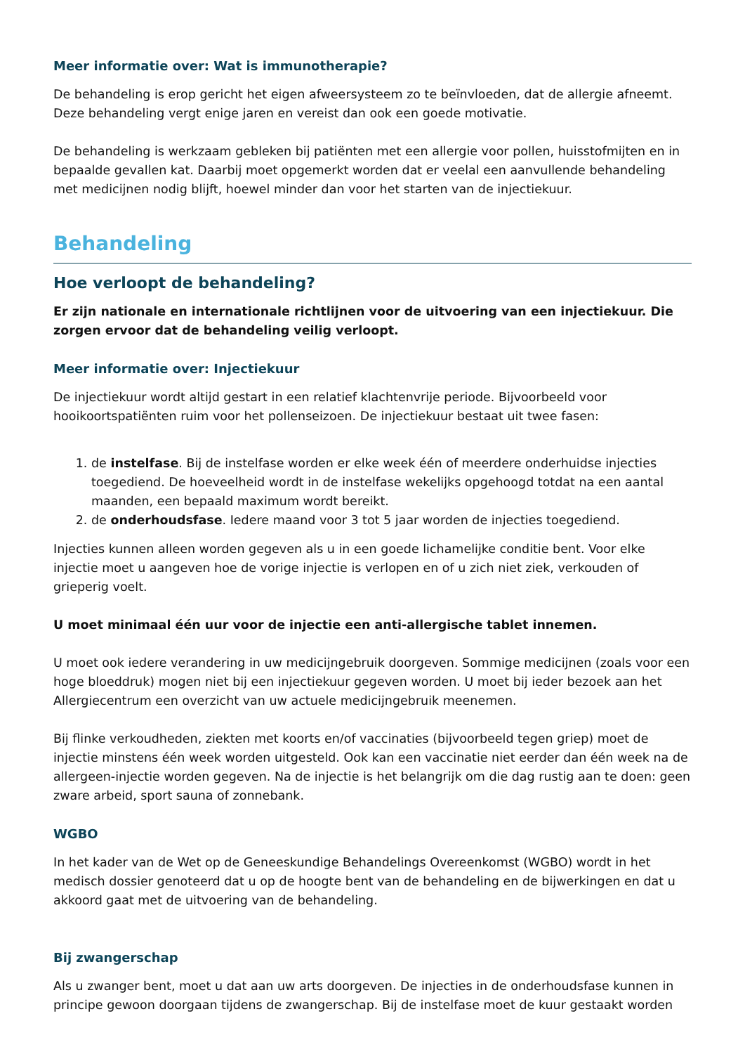Meer informatie over: Wat is immunotherapie?
De behandeling is erop gericht het eigen afweersysteem zo te beïnvloeden, dat de allergie afneemt. Deze behandeling vergt enige jaren en vereist dan ook een goede motivatie.
De behandeling is werkzaam gebleken bij patiënten met een allergie voor pollen, huisstofmijten en in bepaalde gevallen kat. Daarbij moet opgemerkt worden dat er veelal een aanvullende behandeling met medicijnen nodig blijft, hoewel minder dan voor het starten van de injectiekuur.
Behandeling
Hoe verloopt de behandeling?
Er zijn nationale en internationale richtlijnen voor de uitvoering van een injectiekuur. Die zorgen ervoor dat de behandeling veilig verloopt.
Meer informatie over: Injectiekuur
De injectiekuur wordt altijd gestart in een relatief klachtenvrije periode. Bijvoorbeeld voor hooikoortspatiënten ruim voor het pollenseizoen. De injectiekuur bestaat uit twee fasen:
1. de instelfase. Bij de instelfase worden er elke week één of meerdere onderhuidse injecties toegediend. De hoeveelheid wordt in de instelfase wekelijks opgehoogd totdat na een aantal maanden, een bepaald maximum wordt bereikt.
2. de onderhoudsfase. Iedere maand voor 3 tot 5 jaar worden de injecties toegediend.
Injecties kunnen alleen worden gegeven als u in een goede lichamelijke conditie bent. Voor elke injectie moet u aangeven hoe de vorige injectie is verlopen en of u zich niet ziek, verkouden of grieperig voelt.
U moet minimaal één uur voor de injectie een anti-allergische tablet innemen.
U moet ook iedere verandering in uw medicijngebruik doorgeven. Sommige medicijnen (zoals voor een hoge bloeddruk) mogen niet bij een injectiekuur gegeven worden. U moet bij ieder bezoek aan het Allergiecentrum een overzicht van uw actuele medicijngebruik meenemen.
Bij flinke verkoudheden, ziekten met koorts en/of vaccinaties (bijvoorbeeld tegen griep) moet de injectie minstens één week worden uitgesteld. Ook kan een vaccinatie niet eerder dan één week na de allergeen-injectie worden gegeven. Na de injectie is het belangrijk om die dag rustig aan te doen: geen zware arbeid, sport sauna of zonnebank.
WGBO
In het kader van de Wet op de Geneeskundige Behandelings Overeenkomst (WGBO) wordt in het medisch dossier genoteerd dat u op de hoogte bent van de behandeling en de bijwerkingen en dat u akkoord gaat met de uitvoering van de behandeling.
Bij zwangerschap
Als u zwanger bent, moet u dat aan uw arts doorgeven. De injecties in de onderhoudsfase kunnen in principe gewoon doorgaan tijdens de zwangerschap. Bij de instelfase moet de kuur gestaakt worden